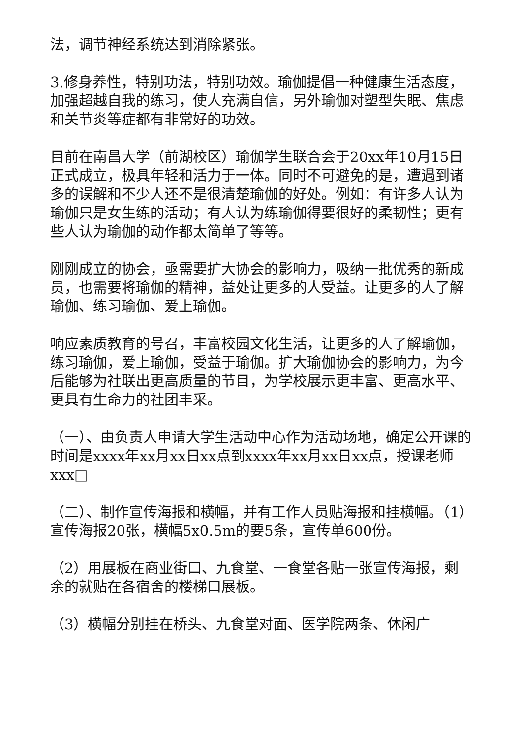法，调节神经系统达到消除紧张。
3.修身养性，特别功法，特别功效。瑜伽提倡一种健康生活态度，加强超越自我的练习，使人充满自信，另外瑜伽对塑型失眠、焦虑和关节炎等症都有非常好的功效。
目前在南昌大学（前湖校区）瑜伽学生联合会于20xx年10月15日正式成立，极具年轻和活力于一体。同时不可避免的是，遭遇到诸多的误解和不少人还不是很清楚瑜伽的好处。例如：有许多人认为瑜伽只是女生练的活动；有人认为练瑜伽得要很好的柔韧性；更有些人认为瑜伽的动作都太简单了等等。
刚刚成立的协会，亟需要扩大协会的影响力，吸纳一批优秀的新成员，也需要将瑜伽的精神，益处让更多的人受益。让更多的人了解瑜伽、练习瑜伽、爱上瑜伽。
响应素质教育的号召，丰富校园文化生活，让更多的人了解瑜伽，练习瑜伽，爱上瑜伽，受益于瑜伽。扩大瑜伽协会的影响力，为今后能够为社联出更高质量的节目，为学校展示更丰富、更高水平、更具有生命力的社团丰采。
（一）、由负责人申请大学生活动中心作为活动场地，确定公开课的时间是xxxx年xx月xx日xx点到xxxx年xx月xx日xx点，授课老师xxx□
（二）、制作宣传海报和横幅，并有工作人员贴海报和挂横幅。（1）宣传海报20张，横幅5x0.5m的要5条，宣传单600份。
（2）用展板在商业街口、九食堂、一食堂各贴一张宣传海报，剩余的就贴在各宿舍的楼梯口展板。
（3）横幅分别挂在桥头、九食堂对面、医学院两条、休闲广